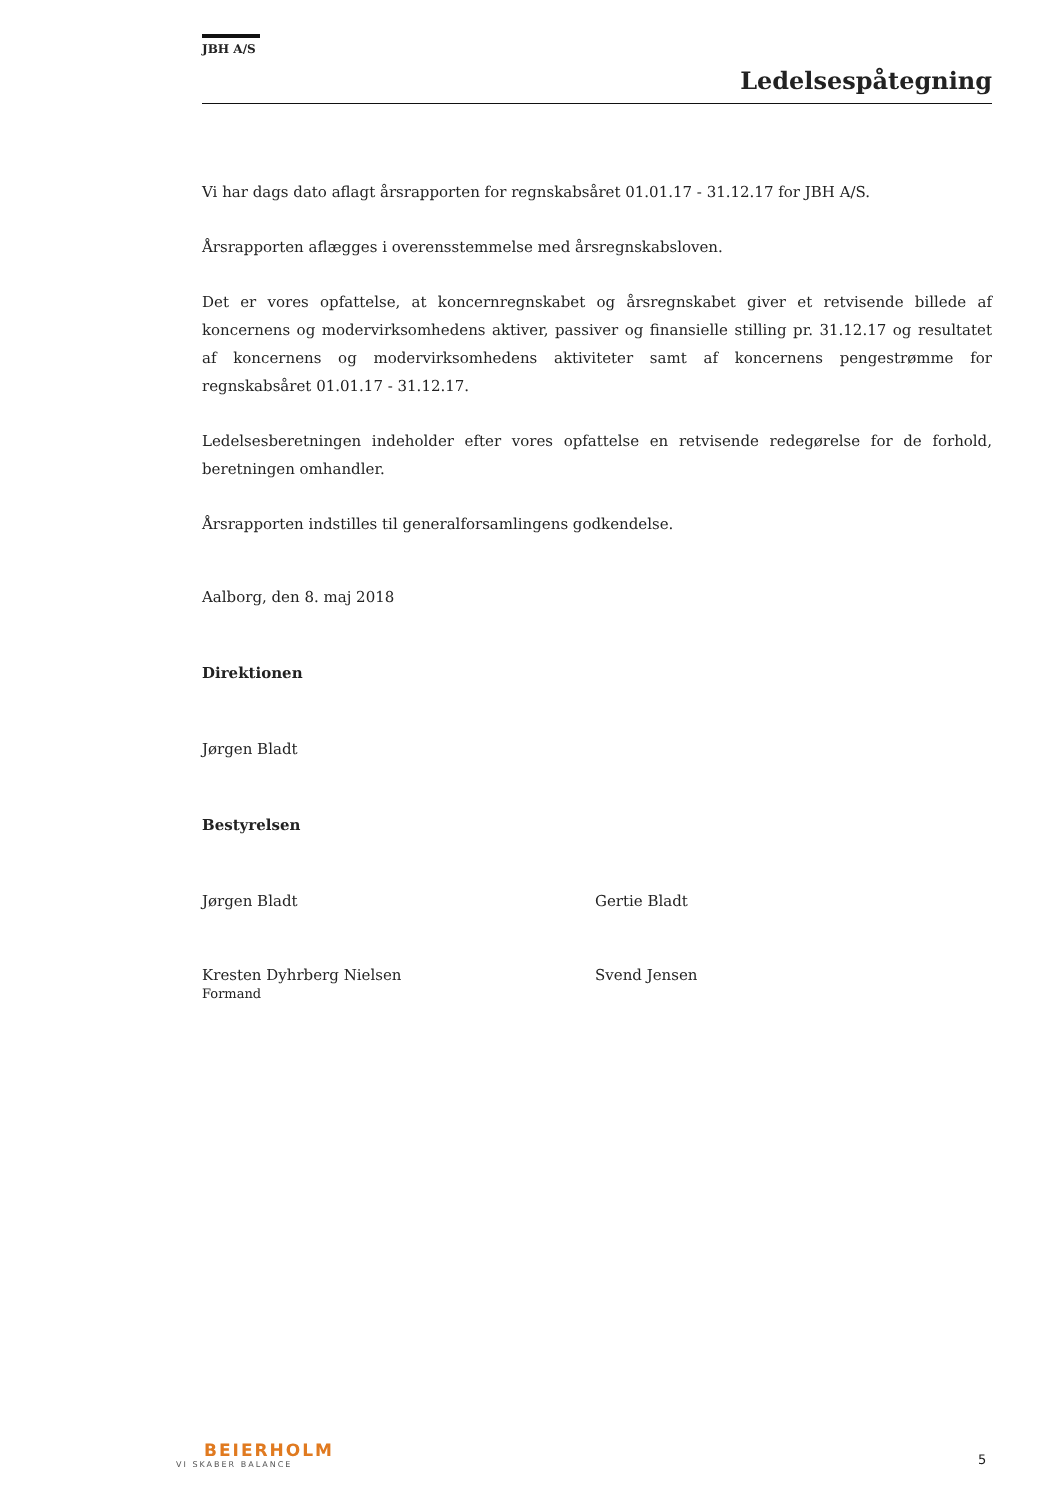JBH A/S
Ledelsespåtegning
Vi har dags dato aflagt årsrapporten for regnskabsåret 01.01.17 - 31.12.17 for JBH A/S.
Årsrapporten aflægges i overensstemmelse med årsregnskabsloven.
Det er vores opfattelse, at koncernregnskabet og årsregnskabet giver et retvisende billede af koncernens og modervirksomhedens aktiver, passiver og finansielle stilling pr. 31.12.17 og resultatet af koncernens og modervirksomhedens aktiviteter samt af koncernens pengestrømme for regnskabsåret 01.01.17 - 31.12.17.
Ledelsesberetningen indeholder efter vores opfattelse en retvisende redegørelse for de forhold, beretningen omhandler.
Årsrapporten indstilles til generalforsamlingens godkendelse.
Aalborg, den 8. maj 2018
Direktionen
Jørgen Bladt
Bestyrelsen
Jørgen Bladt Gertie Bladt
Kresten Dyhrberg Nielsen
Formand
Svend Jensen
BEIERHOLM
VI SKABER BALANCE
5